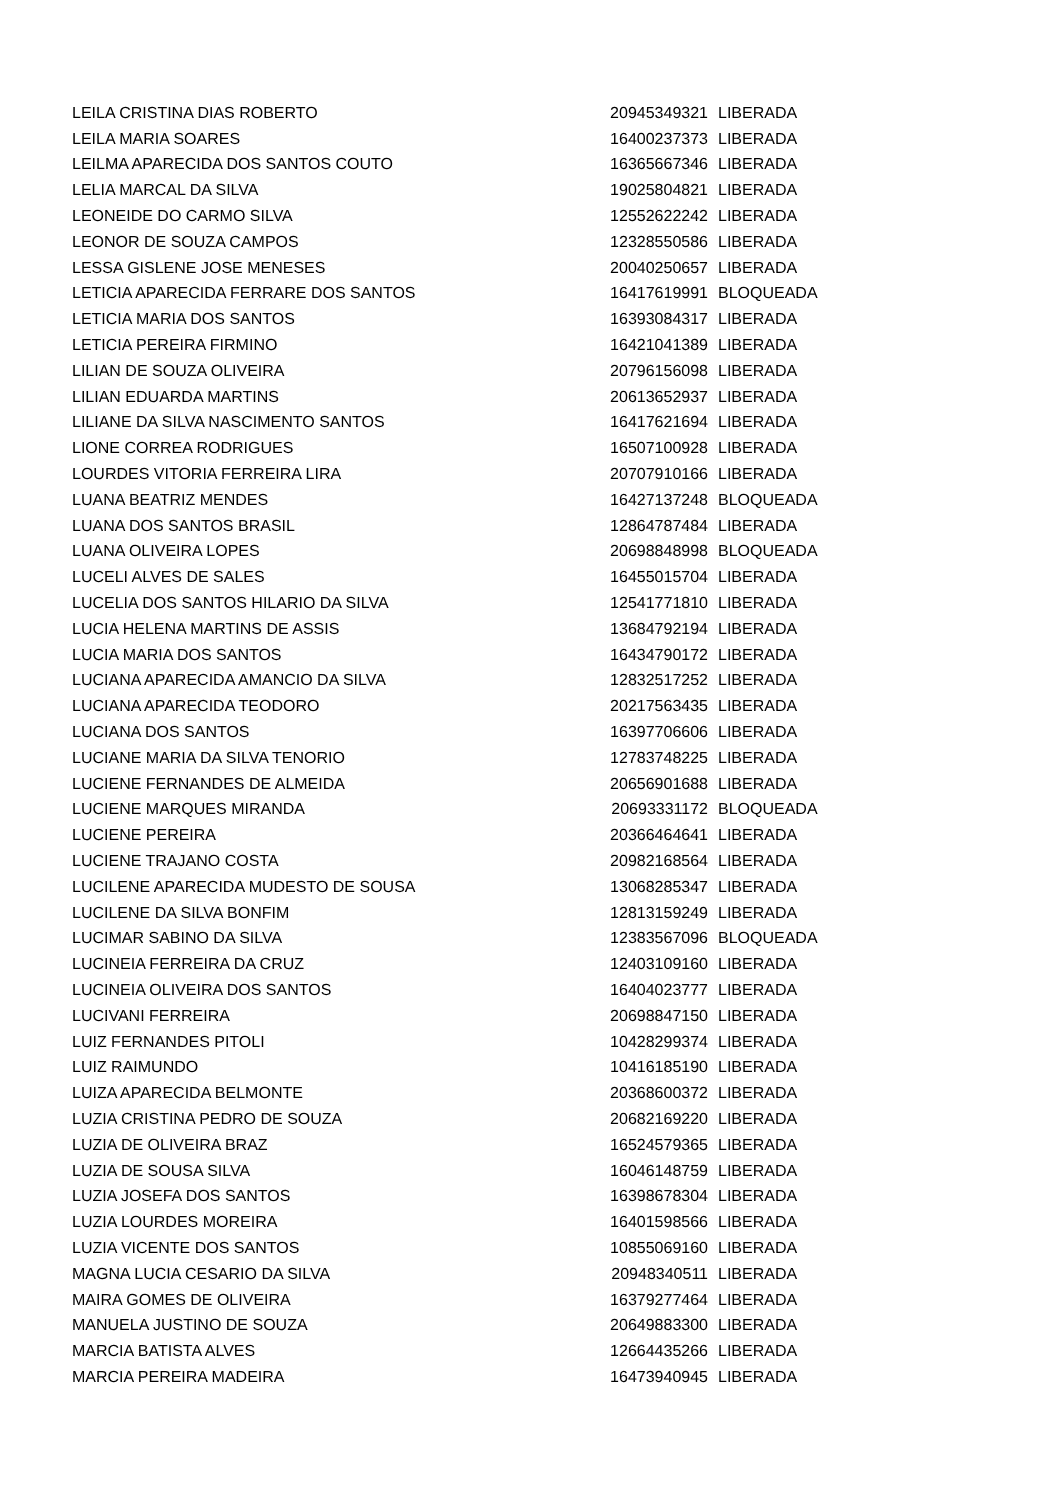| LEILA CRISTINA DIAS ROBERTO | 20945349321 | LIBERADA |
| LEILA MARIA SOARES | 16400237373 | LIBERADA |
| LEILMA APARECIDA DOS SANTOS COUTO | 16365667346 | LIBERADA |
| LELIA MARCAL DA SILVA | 19025804821 | LIBERADA |
| LEONEIDE DO CARMO SILVA | 12552622242 | LIBERADA |
| LEONOR DE SOUZA CAMPOS | 12328550586 | LIBERADA |
| LESSA GISLENE JOSE MENESES | 20040250657 | LIBERADA |
| LETICIA APARECIDA FERRARE DOS SANTOS | 16417619991 | BLOQUEADA |
| LETICIA MARIA DOS SANTOS | 16393084317 | LIBERADA |
| LETICIA PEREIRA FIRMINO | 16421041389 | LIBERADA |
| LILIAN DE SOUZA OLIVEIRA | 20796156098 | LIBERADA |
| LILIAN EDUARDA MARTINS | 20613652937 | LIBERADA |
| LILIANE DA SILVA NASCIMENTO SANTOS | 16417621694 | LIBERADA |
| LIONE CORREA RODRIGUES | 16507100928 | LIBERADA |
| LOURDES VITORIA FERREIRA LIRA | 20707910166 | LIBERADA |
| LUANA BEATRIZ MENDES | 16427137248 | BLOQUEADA |
| LUANA DOS SANTOS BRASIL | 12864787484 | LIBERADA |
| LUANA OLIVEIRA LOPES | 20698848998 | BLOQUEADA |
| LUCELI ALVES DE SALES | 16455015704 | LIBERADA |
| LUCELIA DOS SANTOS HILARIO DA SILVA | 12541771810 | LIBERADA |
| LUCIA HELENA MARTINS DE ASSIS | 13684792194 | LIBERADA |
| LUCIA MARIA DOS SANTOS | 16434790172 | LIBERADA |
| LUCIANA APARECIDA AMANCIO DA SILVA | 12832517252 | LIBERADA |
| LUCIANA APARECIDA TEODORO | 20217563435 | LIBERADA |
| LUCIANA DOS SANTOS | 16397706606 | LIBERADA |
| LUCIANE MARIA DA SILVA TENORIO | 12783748225 | LIBERADA |
| LUCIENE FERNANDES DE ALMEIDA | 20656901688 | LIBERADA |
| LUCIENE MARQUES MIRANDA | 20693331172 | BLOQUEADA |
| LUCIENE PEREIRA | 20366464641 | LIBERADA |
| LUCIENE TRAJANO COSTA | 20982168564 | LIBERADA |
| LUCILENE APARECIDA MUDESTO DE SOUSA | 13068285347 | LIBERADA |
| LUCILENE DA SILVA BONFIM | 12813159249 | LIBERADA |
| LUCIMAR SABINO DA SILVA | 12383567096 | BLOQUEADA |
| LUCINEIA FERREIRA DA CRUZ | 12403109160 | LIBERADA |
| LUCINEIA OLIVEIRA DOS SANTOS | 16404023777 | LIBERADA |
| LUCIVANI FERREIRA | 20698847150 | LIBERADA |
| LUIZ FERNANDES PITOLI | 10428299374 | LIBERADA |
| LUIZ RAIMUNDO | 10416185190 | LIBERADA |
| LUIZA APARECIDA BELMONTE | 20368600372 | LIBERADA |
| LUZIA CRISTINA PEDRO DE SOUZA | 20682169220 | LIBERADA |
| LUZIA DE OLIVEIRA BRAZ | 16524579365 | LIBERADA |
| LUZIA DE SOUSA SILVA | 16046148759 | LIBERADA |
| LUZIA JOSEFA DOS SANTOS | 16398678304 | LIBERADA |
| LUZIA LOURDES MOREIRA | 16401598566 | LIBERADA |
| LUZIA VICENTE DOS SANTOS | 10855069160 | LIBERADA |
| MAGNA LUCIA CESARIO DA SILVA | 20948340511 | LIBERADA |
| MAIRA GOMES DE OLIVEIRA | 16379277464 | LIBERADA |
| MANUELA JUSTINO DE SOUZA | 20649883300 | LIBERADA |
| MARCIA BATISTA ALVES | 12664435266 | LIBERADA |
| MARCIA PEREIRA MADEIRA | 16473940945 | LIBERADA |